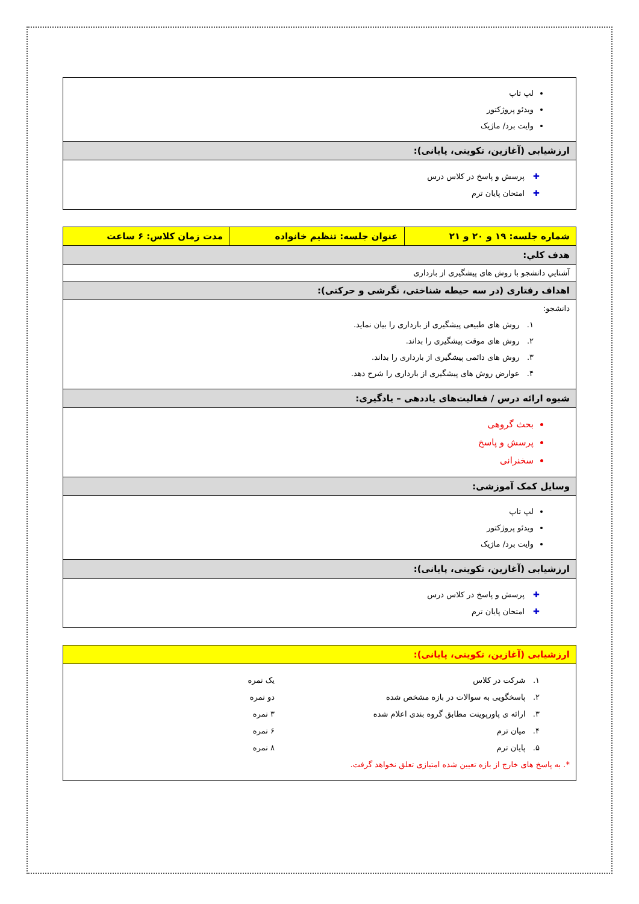| لپ تاپ ویدئو پروژکتور وایت برد/ ماژیک |
| ارزشیابی (آغازین، تکوینی، پایانی): |
| ✚ پرسش و پاسخ در کلاس درس ✚ امتحان پایان ترم |
| شماره جلسه: ۱۹ و ۲۰ و ۲۱ | عنوان جلسه: تنظیم خانواده | مدت زمان کلاس: ۶ ساعت |
| هدف کلي: | | |
| آشنايي دانشجو با روش های پیشگیری از بارداری | | |
| اهداف رفتاری (در سه حيطه شناختی، نگرشی و حرکتی): | | |
| دانشجو: ۱. روش های طبیعی پیشگیری از بارداری را بیان نماید. ۲. روش های موقت پیشگیری را بداند. ۳. روش های دائمی پیشگیری از بارداری را بداند. ۴. عوارض روش های پیشگیری از بارداری را شرح دهد. | | |
| شيوه ارائه درس / فعاليت‌های یاددهی – یادگیری: | | |
| بحث گروهی پرسش و پاسخ سخنرانی | | |
| وسايل کمک آموزشی: | | |
| لپ تاپ ویدئو پروژکتور وایت برد/ ماژیک | | |
| ارزشیابی (آغازین، تکوینی، پایانی): | | |
| ✚ پرسش و پاسخ در کلاس درس ✚ امتحان پایان ترم | | |
| ارزشیابی (آغازین، تکوینی، پایانی): |
| ۱. شرکت در کلاس یک نمره ۲. پاسخگویی به سوالات در بازه مشخص شده دو نمره ۳. ارائه ی پاورپوینت مطابق گروه بندی اعلام شده ۳ نمره ۴. میان ترم ۶ نمره ۵. پایان ترم ۸ نمره *. به پاسخ های خارج از بازه تعیین شده امتیازی تعلق نخواهد گرفت. |